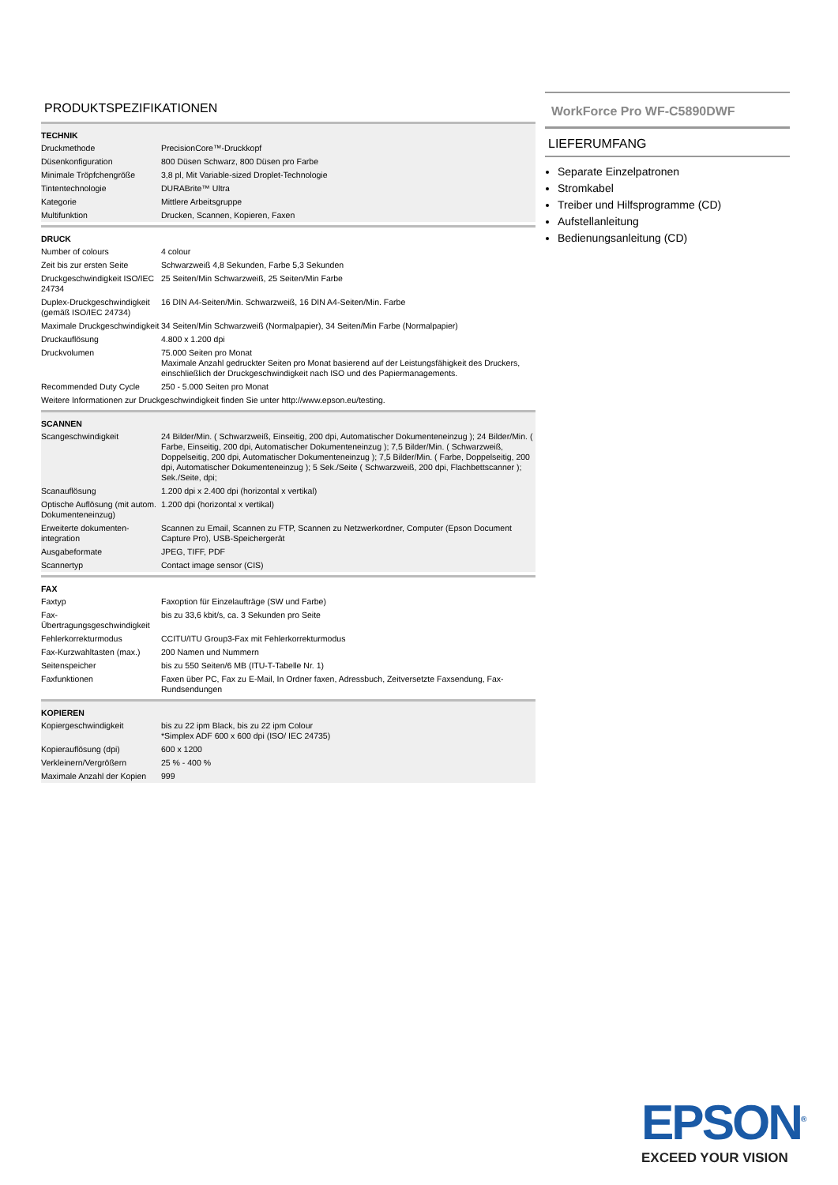PRODUKTSPEZIFIKATIONEN
| TECHNIK | |
| --- | --- |
| Druckmethode | PrecisionCore™-Druckkopf |
| Düsenkonfiguration | 800 Düsen Schwarz, 800 Düsen pro Farbe |
| Minimale Tröpfchengröße | 3,8 pl, Mit Variable-sized Droplet-Technologie |
| Tintentechnologie | DURABrite™ Ultra |
| Kategorie | Mittlere Arbeitsgruppe |
| Multifunktion | Drucken, Scannen, Kopieren, Faxen |
| DRUCK | |
| --- | --- |
| Number of colours | 4 colour |
| Zeit bis zur ersten Seite | Schwarzweiß 4,8 Sekunden, Farbe 5,3 Sekunden |
| Druckgeschwindigkeit ISO/IEC 24734 | 25 Seiten/Min Schwarzweiß, 25 Seiten/Min Farbe |
| Duplex-Druckgeschwindigkeit (gemäß ISO/IEC 24734) | 16 DIN A4-Seiten/Min. Schwarzweiß, 16 DIN A4-Seiten/Min. Farbe |
| Maximale Druckgeschwindigkeit | 34 Seiten/Min Schwarzweiß (Normalpapier), 34 Seiten/Min Farbe (Normalpapier) |
| Druckauflösung | 4.800 x 1.200 dpi |
| Druckvolumen | 75.000 Seiten pro Monat Maximale Anzahl gedruckter Seiten pro Monat basierend auf der Leistungsfähigkeit des Druckers, einschließlich der Druckgeschwindigkeit nach ISO und des Papiermanagements. |
| Recommended Duty Cycle | 250 - 5.000 Seiten pro Monat |
| Weitere Informationen zur Druckgeschwindigkeit finden Sie unter http://www.epson.eu/testing. | |
| SCANNEN | |
| --- | --- |
| Scangeschwindigkeit | 24 Bilder/Min. ( Schwarzweiß, Einseitig, 200 dpi, Automatischer Dokumenteneinzug ); 24 Bilder/Min. ( Farbe, Einseitig, 200 dpi, Automatischer Dokumenteneinzug ); 7,5 Bilder/Min. ( Schwarzweiß, Doppelseitig, 200 dpi, Automatischer Dokumenteneinzug ); 7,5 Bilder/Min. ( Farbe, Doppelseitig, 200 dpi, Automatischer Dokumenteneinzug ); 5 Sek./Seite ( Schwarzweiß, 200 dpi, Flachbettscanner ); Sek./Seite, dpi; |
| Scanauflösung | 1.200 dpi x 2.400 dpi (horizontal x vertikal) |
| Optische Auflösung (mit autom. Dokumenteneinzug) | 1.200 dpi (horizontal x vertikal) |
| Erweiterte dokumenten-integration | Scannen zu Email, Scannen zu FTP, Scannen zu Netzwerkordner, Computer (Epson Document Capture Pro), USB-Speichergerät |
| Ausgabeformate | JPEG, TIFF, PDF |
| Scannertyp | Contact image sensor (CIS) |
| FAX | |
| --- | --- |
| Faxtyp | Faxoption für Einzelaufträge (SW und Farbe) |
| Fax-Übertragungsgeschwindigkeit | bis zu 33,6 kbit/s, ca. 3 Sekunden pro Seite |
| Fehlerkorrekturmodus | CCITU/ITU Group3-Fax mit Fehlerkorrekturmodus |
| Fax-Kurzwahltasten (max.) | 200 Namen und Nummern |
| Seitenspeicher | bis zu 550 Seiten/6 MB (ITU-T-Tabelle Nr. 1) |
| Faxfunktionen | Faxen über PC, Fax zu E-Mail, In Ordner faxen, Adressbuch, Zeitversetzte Faxsendung, Fax-Rundsendungen |
| KOPIEREN | |
| --- | --- |
| Kopiergeschwindigkeit | bis zu 22 ipm Black, bis zu 22 ipm Colour *Simplex ADF 600 x 600 dpi (ISO/ IEC 24735) |
| Kopierauflösung (dpi) | 600 x 1200 |
| Verkleinern/Vergrößern | 25 % - 400 % |
| Maximale Anzahl der Kopien | 999 |
WorkForce Pro WF-C5890DWF
LIEFERUMFANG
Separate Einzelpatronen
Stromkabel
Treiber und Hilfsprogramme (CD)
Aufstellanleitung
Bedienungsanleitung (CD)
EPSON<sup>®</sup>
EXCEED YOUR VISION